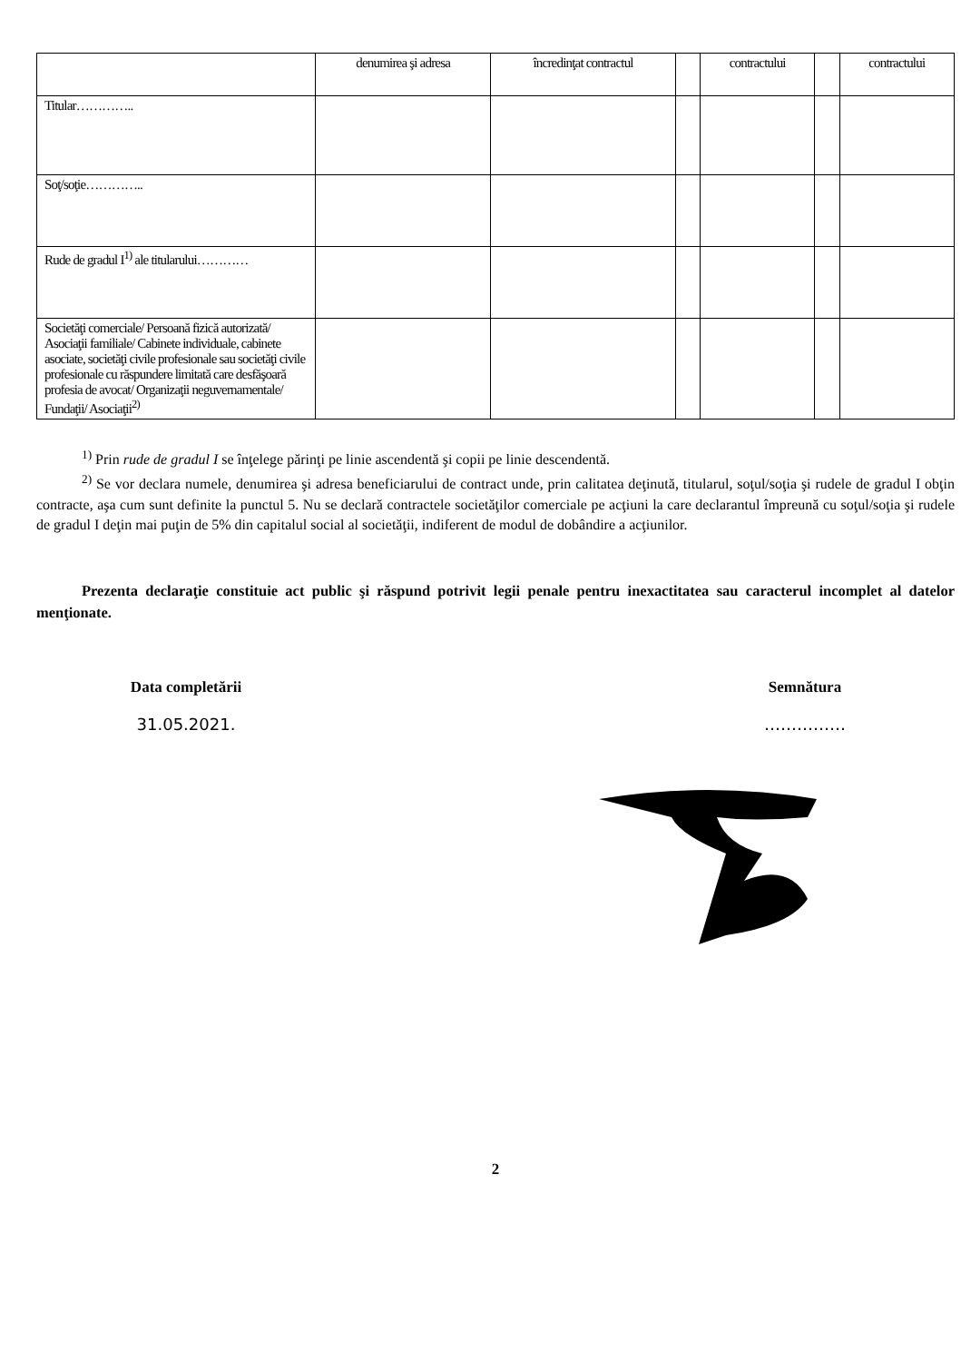| | denumirea şi adresa | încredinţat contractul | | contractului | | contractului |
| Titular………….. | | | | | | |
| Soţ/soţie………….. | | | | | | |
| Rude de gradul I<sup>1)</sup> ale titularului………… | | | | | | |
| Societăţi comerciale/ Persoană fizică autorizată/ Asociaţii familiale/ Cabinete individuale, cabinete asociate, societăţi civile profesionale sau societăţi civile profesionale cu răspundere limitată care desfăşoară profesia de avocat/ Organizaţii neguvernamentale/ Fundaţii/ Asociaţii<sup>2)</sup> | | | | | | |
<sup>1)</sup> Prin rude de gradul I se înţelege părinţi pe linie ascendentă şi copii pe linie descendentă.
<sup>2)</sup> Se vor declara numele, denumirea şi adresa beneficiarului de contract unde, prin calitatea deţinută, titularul, soţul/soţia şi rudele de gradul I obţin contracte, aşa cum sunt definite la punctul 5. Nu se declară contractele societăţilor comerciale pe acţiuni la care declarantul împreună cu soţul/soţia şi rudele de gradul I deţin mai puţin de 5% din capitalul social al societăţii, indiferent de modul de dobândire a acţiunilor.
Prezenta declaraţie constituie act public şi răspund potrivit legii penale pentru inexactitatea sau caracterul incomplet al datelor menţionate.
Data completării
31.05.2021.
Semnătura
……………
2